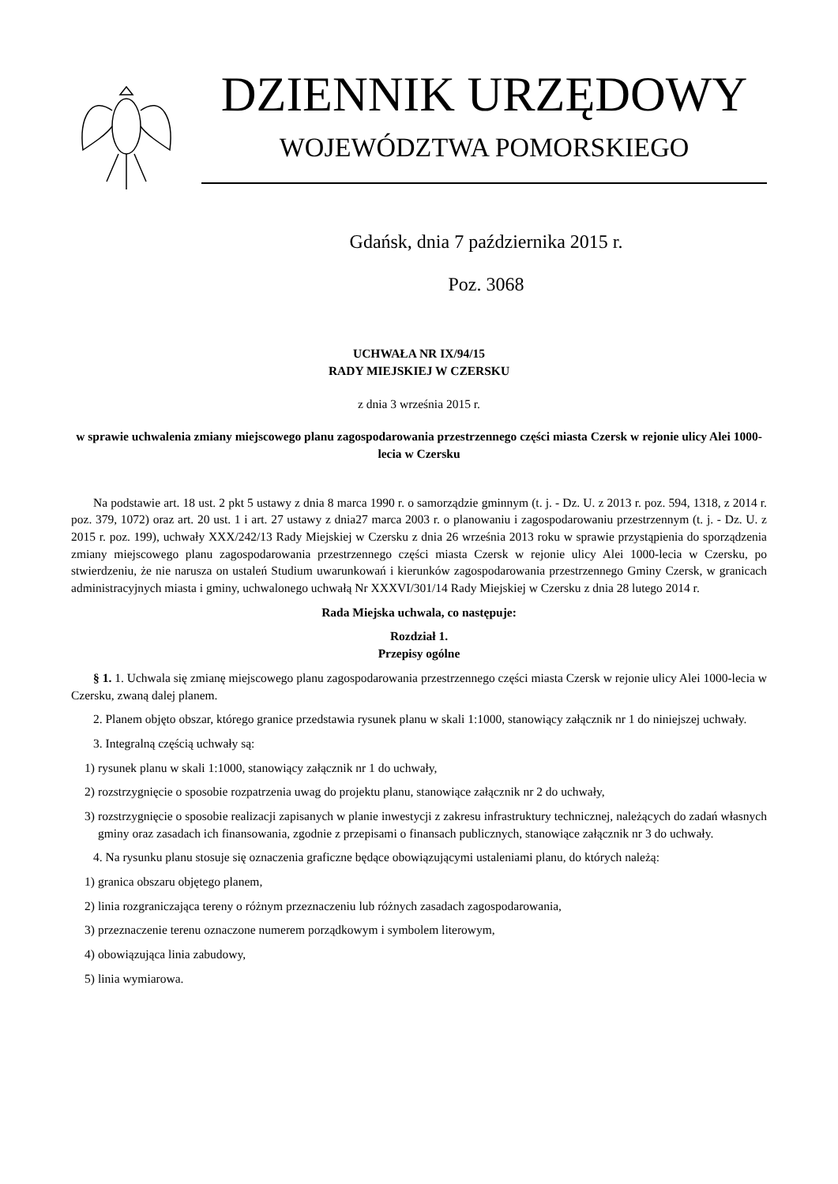DZIENNIK URZĘDOWY
WOJEWÓDZTWA POMORSKIEGO
Gdańsk, dnia 7 października 2015 r.
Poz. 3068
UCHWAŁA NR IX/94/15
RADY MIEJSKIEJ W CZERSKU
z dnia 3 września 2015 r.
w sprawie uchwalenia zmiany miejscowego planu zagospodarowania przestrzennego części miasta Czersk w rejonie ulicy Alei 1000-lecia w Czersku
Na podstawie art. 18 ust. 2 pkt 5 ustawy z dnia 8 marca 1990 r. o samorządzie gminnym (t. j. - Dz. U. z 2013 r. poz. 594, 1318, z 2014 r. poz. 379, 1072) oraz art. 20 ust. 1 i art. 27 ustawy z dnia27 marca 2003 r. o planowaniu i zagospodarowaniu przestrzennym (t. j. - Dz. U. z 2015 r. poz. 199), uchwały XXX/242/13 Rady Miejskiej w Czersku z dnia 26 września 2013 roku w sprawie przystąpienia do sporządzenia zmiany miejscowego planu zagospodarowania przestrzennego części miasta Czersk w rejonie ulicy Alei 1000-lecia w Czersku, po stwierdzeniu, że nie narusza on ustaleń Studium uwarunkowań i kierunków zagospodarowania przestrzennego Gminy Czersk, w granicach administracyjnych miasta i gminy, uchwalonego uchwałą Nr XXXVI/301/14 Rady Miejskiej w Czersku z dnia 28 lutego 2014 r.
Rada Miejska uchwala, co następuje:
Rozdział 1.
Przepisy ogólne
§ 1. 1. Uchwala się zmianę miejscowego planu zagospodarowania przestrzennego części miasta Czersk w rejonie ulicy Alei 1000-lecia w Czersku, zwaną dalej planem.
2. Planem objęto obszar, którego granice przedstawia rysunek planu w skali 1:1000, stanowiący załącznik nr 1 do niniejszej uchwały.
3. Integralną częścią uchwały są:
1) rysunek planu w skali 1:1000, stanowiący załącznik nr 1 do uchwały,
2) rozstrzygnięcie o sposobie rozpatrzenia uwag do projektu planu, stanowiące załącznik nr 2 do uchwały,
3) rozstrzygnięcie o sposobie realizacji zapisanych w planie inwestycji z zakresu infrastruktury technicznej, należących do zadań własnych gminy oraz zasadach ich finansowania, zgodnie z przepisami o finansach publicznych, stanowiące załącznik nr 3 do uchwały.
4. Na rysunku planu stosuje się oznaczenia graficzne będące obowiązującymi ustaleniami planu, do których należą:
1) granica obszaru objętego planem,
2) linia rozgraniczająca tereny o różnym przeznaczeniu lub różnych zasadach zagospodarowania,
3) przeznaczenie terenu oznaczone numerem porządkowym i symbolem literowym,
4) obowiązująca linia zabudowy,
5) linia wymiarowa.